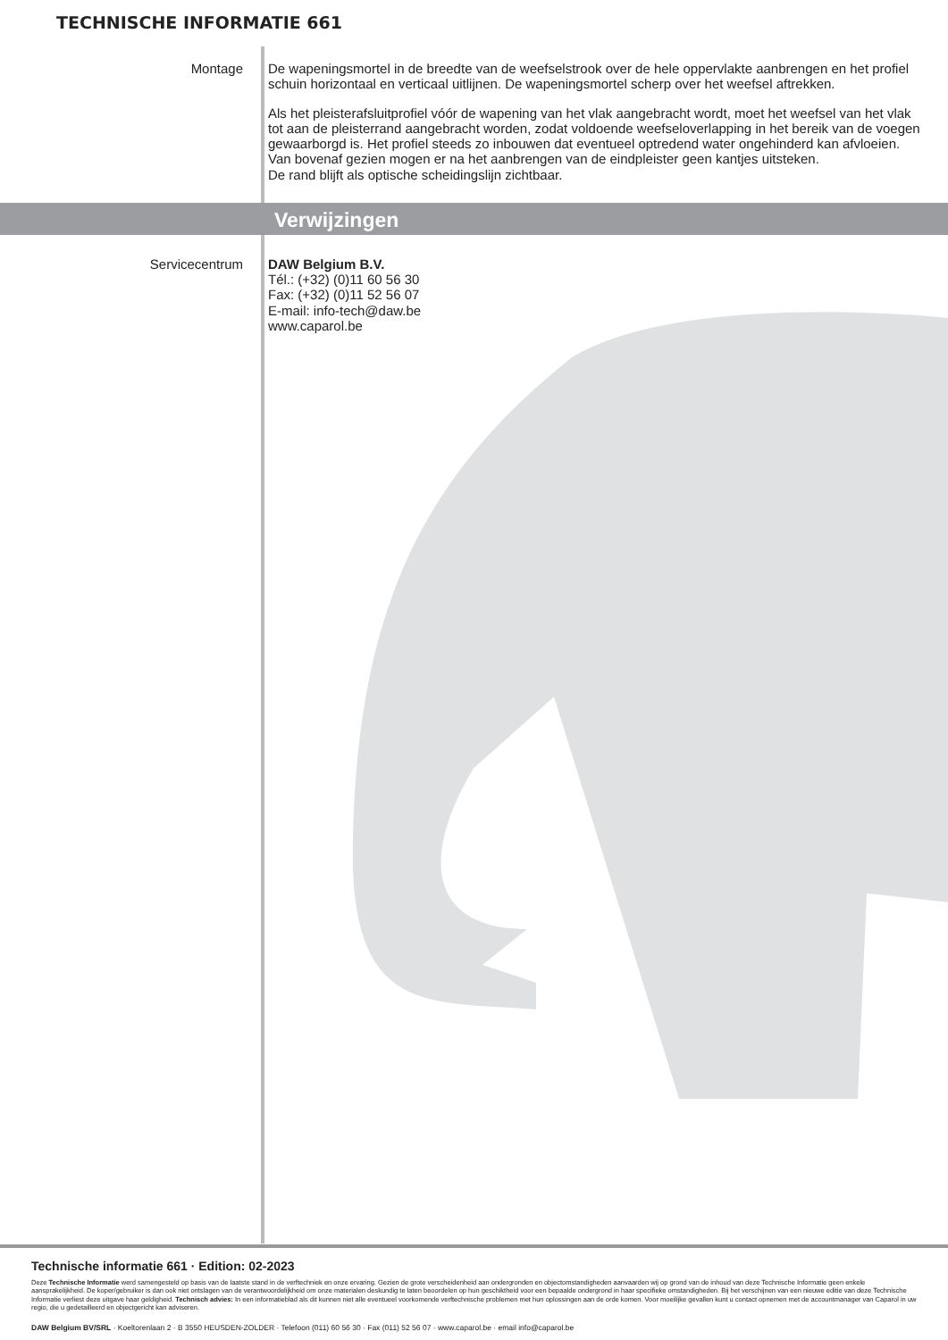TECHNISCHE INFORMATIE 661
Montage
De wapeningsmortel in de breedte van de weefselstrook over de hele oppervlakte aanbrengen en het profiel schuin horizontaal en verticaal uitlijnen. De wapeningsmortel scherp over het weefsel aftrekken.
Als het pleisterafsluitprofiel vóór de wapening van het vlak aangebracht wordt, moet het weefsel van het vlak tot aan de pleisterrand aangebracht worden, zodat voldoende weefseloverlapping in het bereik van de voegen gewaarborgd is. Het profiel steeds zo inbouwen dat eventueel optredend water ongehinderd kan afvloeien.
Van bovenaf gezien mogen er na het aanbrengen van de eindpleister geen kantjes uitsteken.
De rand blijft als optische scheidingslijn zichtbaar.
Verwijzingen
Servicecentrum
DAW Belgium B.V.
Tél.: (+32) (0)11 60 56 30
Fax: (+32) (0)11 52 56 07
E-mail: info-tech@daw.be
www.caparol.be
Technische informatie 661 · Edition: 02-2023
Deze Technische Informatie werd samengesteld op basis van de laatste stand in de verftechniek en onze ervaring. Gezien de grote verscheidenheid aan ondergronden en objectomstandigheden aanvaarden wij op grond van de inhoud van deze Technische Informatie geen enkele aansprakelijkheid. De koper/gebruiker is dan ook niet ontslagen van de verantwoordelijkheid om onze materialen deskundig te laten beoordelen op hun geschiktheid voor een bepaalde ondergrond in haar specifieke omstandigheden. Bij het verschijnen van een nieuwe editie van deze Technische Informatie verliest deze uitgave haar geldigheid. Technisch advies: In een informatieblad als dit kunnen niet alle eventueel voorkomende verftechnische problemen met hun oplossingen aan de orde komen. Voor moeilijke gevallen kunt u contact opnemen met de accountmanager van Caparol in uw regio, die u gedetailleerd en objectgericht kan adviseren.
DAW Belgium BV/SRL · Koeltorenlaan 2 · B 3550 HEUSDEN-ZOLDER · Telefoon (011) 60 56 30 · Fax (011) 52 56 07 · www.caparol.be · email info@caparol.be